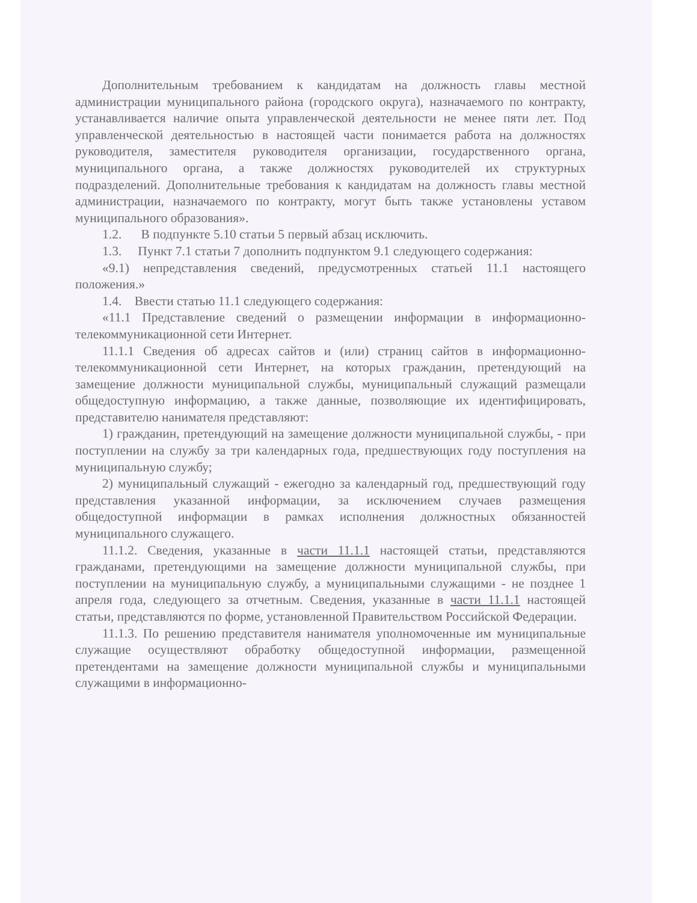Дополнительным требованием к кандидатам на должность главы местной администрации муниципального района (городского округа), назначаемого по контракту, устанавливается наличие опыта управленческой деятельности не менее пяти лет. Под управленческой деятельностью в настоящей части понимается работа на должностях руководителя, заместителя руководителя организации, государственного органа, муниципального органа, а также должностях руководителей их структурных подразделений. Дополнительные требования к кандидатам на должность главы местной администрации, назначаемого по контракту, могут быть также установлены уставом муниципального образования».
1.2. В подпункте 5.10 статьи 5 первый абзац исключить.
1.3. Пункт 7.1 статьи 7 дополнить подпунктом 9.1 следующего содержания:
«9.1) непредставления сведений, предусмотренных статьей 11.1 настоящего положения.»
1.4. Ввести статью 11.1 следующего содержания:
«11.1 Представление сведений о размещении информации в информационно-телекоммуникационной сети Интернет.
11.1.1 Сведения об адресах сайтов и (или) страниц сайтов в информационно-телекоммуникационной сети Интернет, на которых гражданин, претендующий на замещение должности муниципальной службы, муниципальный служащий размещали общедоступную информацию, а также данные, позволяющие их идентифицировать, представителю нанимателя представляют:
1) гражданин, претендующий на замещение должности муниципальной службы, - при поступлении на службу за три календарных года, предшествующих году поступления на муниципальную службу;
2) муниципальный служащий - ежегодно за календарный год, предшествующий году представления указанной информации, за исключением случаев размещения общедоступной информации в рамках исполнения должностных обязанностей муниципального служащего.
11.1.2. Сведения, указанные в части 11.1.1 настоящей статьи, представляются гражданами, претендующими на замещение должности муниципальной службы, при поступлении на муниципальную службу, а муниципальными служащими - не позднее 1 апреля года, следующего за отчетным. Сведения, указанные в части 11.1.1 настоящей статьи, представляются по форме, установленной Правительством Российской Федерации.
11.1.3. По решению представителя нанимателя уполномоченные им муниципальные служащие осуществляют обработку общедоступной информации, размещенной претендентами на замещение должности муниципальной службы и муниципальными служащими в информационно-